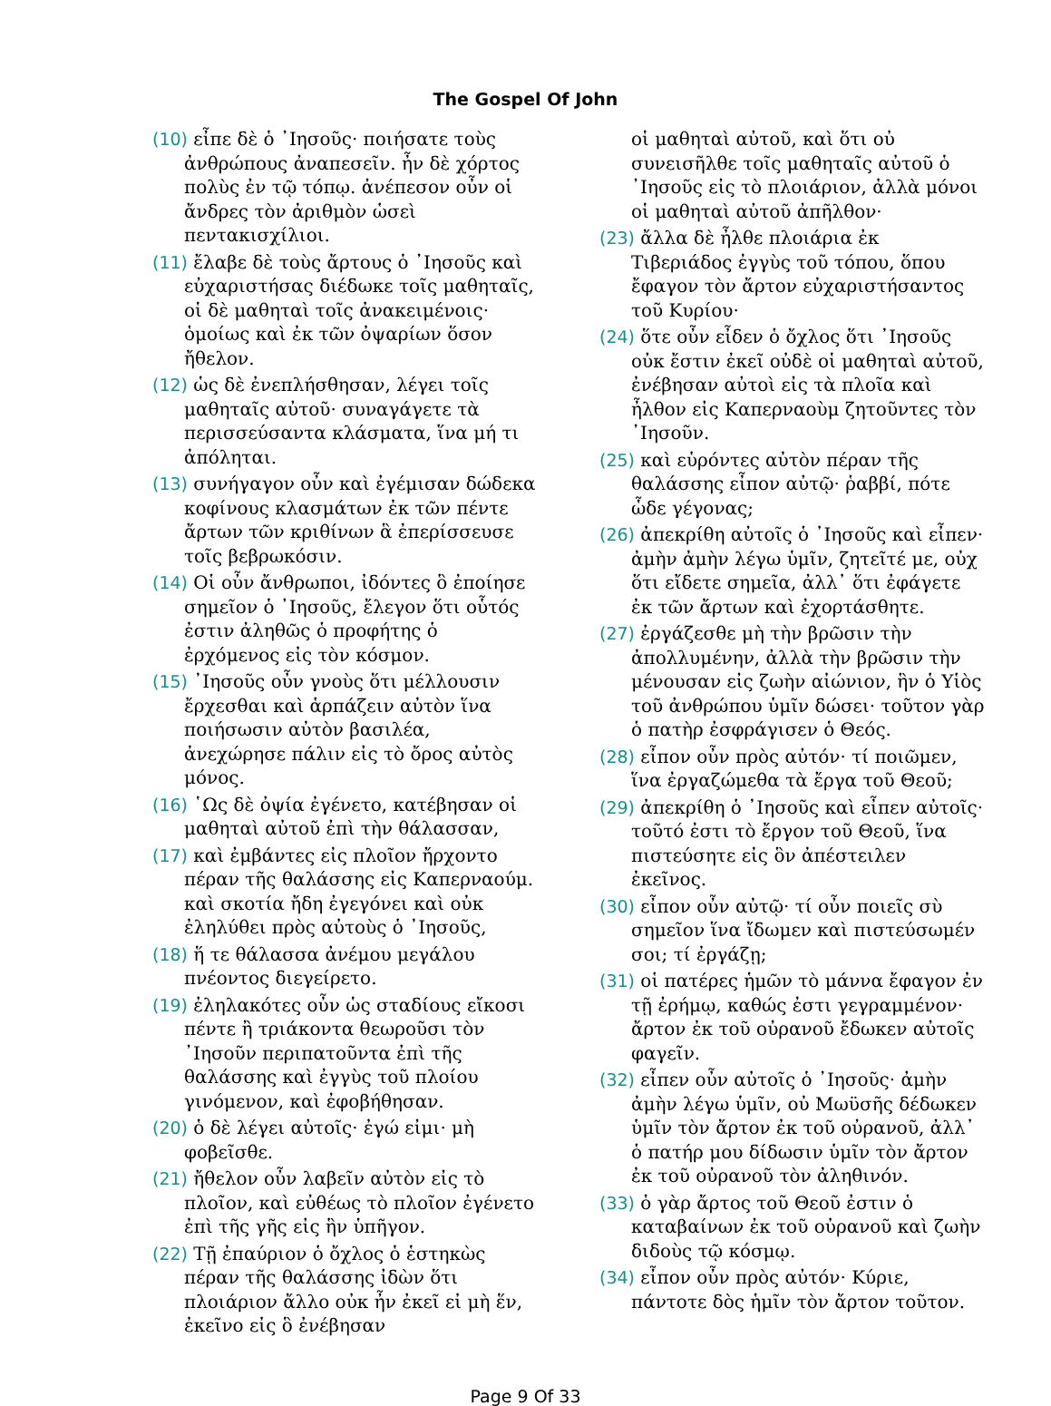The Gospel Of John
(10) εἶπε δὲ ὁ ᾿Ιησοῦς· ποιήσατε τοὺς ἀνθρώπους ἀναπεσεῖν. ἦν δὲ χόρτος πολὺς ἐν τῷ τόπῳ. ἀνέπεσον οὖν οἱ ἄνδρες τὸν ἀριθμὸν ὡσεὶ πεντακισχίλιοι.
(11) ἔλαβε δὲ τοὺς ἄρτους ὁ ᾿Ιησοῦς καὶ εὐχαριστήσας διέδωκε τοῖς μαθηταῖς, οἱ δὲ μαθηταὶ τοῖς ἀνακειμένοις· ὁμοίως καὶ ἐκ τῶν ὀψαρίων ὅσον ἤθελον.
(12) ὡς δὲ ἐνεπλήσθησαν, λέγει τοῖς μαθηταῖς αὐτοῦ· συναγάγετε τὰ περισσεύσαντα κλάσματα, ἵνα μή τι ἀπόληται.
(13) συνήγαγον οὖν καὶ ἐγέμισαν δώδεκα κοφίνους κλασμάτων ἐκ τῶν πέντε ἄρτων τῶν κριθίνων ἃ ἐπερίσσευσε τοῖς βεβρωκόσιν.
(14) Οἱ οὖν ἄνθρωποι, ἰδόντες ὃ ἐποίησε σημεῖον ὁ ᾿Ιησοῦς, ἔλεγον ὅτι οὗτός ἐστιν ἀληθῶς ὁ προφήτης ὁ ἐρχόμενος εἰς τὸν κόσμον.
(15) ᾿Ιησοῦς οὖν γνοὺς ὅτι μέλλουσιν ἔρχεσθαι καὶ ἁρπάζειν αὐτὸν ἵνα ποιήσωσιν αὐτὸν βασιλέα, ἀνεχώρησε πάλιν εἰς τὸ ὄρος αὐτὸς μόνος.
(16) ῾Ως δὲ ὀψία ἐγένετο, κατέβησαν οἱ μαθηταὶ αὐτοῦ ἐπὶ τὴν θάλασσαν,
(17) καὶ ἐμβάντες εἰς πλοῖον ἤρχοντο πέραν τῆς θαλάσσης εἰς Καπερναούμ. καὶ σκοτία ἤδη ἐγεγόνει καὶ οὐκ ἐληλύθει πρὸς αὐτοὺς ὁ ᾿Ιησοῦς,
(18) ἥ τε θάλασσα ἀνέμου μεγάλου πνέοντος διεγείρετο.
(19) ἐληλακότες οὖν ὡς σταδίους εἴκοσι πέντε ἢ τριάκοντα θεωροῦσι τὸν ᾿Ιησοῦν περιπατοῦντα ἐπὶ τῆς θαλάσσης καὶ ἐγγὺς τοῦ πλοίου γινόμενον, καὶ ἐφοβήθησαν.
(20) ὁ δὲ λέγει αὐτοῖς· ἐγώ εἰμι· μὴ φοβεῖσθε.
(21) ἤθελον οὖν λαβεῖν αὐτὸν εἰς τὸ πλοῖον, καὶ εὐθέως τὸ πλοῖον ἐγένετο ἐπὶ τῆς γῆς εἰς ἣν ὑπῆγον.
(22) Τῇ ἐπαύριον ὁ ὄχλος ὁ ἑστηκὼς πέραν τῆς θαλάσσης ἰδὼν ὅτι πλοιάριον ἄλλο οὐκ ἦν ἐκεῖ εἰ μὴ ἕν, ἐκεῖνο εἰς ὃ ἐνέβησαν
οἱ μαθηταὶ αὐτοῦ, καὶ ὅτι οὐ συνεισῆλθε τοῖς μαθηταῖς αὐτοῦ ὁ ᾿Ιησοῦς εἰς τὸ πλοιάριον, ἀλλὰ μόνοι οἱ μαθηταὶ αὐτοῦ ἀπῆλθον·
(23) ἄλλα δὲ ἦλθε πλοιάρια ἐκ Τιβεριάδος ἐγγὺς τοῦ τόπου, ὅπου ἔφαγον τὸν ἄρτον εὐχαριστήσαντος τοῦ Κυρίου·
(24) ὅτε οὖν εἶδεν ὁ ὄχλος ὅτι ᾿Ιησοῦς οὐκ ἔστιν ἐκεῖ οὐδὲ οἱ μαθηταὶ αὐτοῦ, ἐνέβησαν αὐτοὶ εἰς τὰ πλοῖα καὶ ἦλθον εἰς Καπερναοὺμ ζητοῦντες τὸν ᾿Ιησοῦν.
(25) καὶ εὑρόντες αὐτὸν πέραν τῆς θαλάσσης εἶπον αὐτῷ· ῥαββί, πότε ὧδε γέγονας;
(26) ἀπεκρίθη αὐτοῖς ὁ ᾿Ιησοῦς καὶ εἶπεν· ἀμὴν ἀμὴν λέγω ὑμῖν, ζητεῖτέ με, οὐχ ὅτι εἴδετε σημεῖα, ἀλλ᾿ ὅτι ἐφάγετε ἐκ τῶν ἄρτων καὶ ἐχορτάσθητε.
(27) ἐργάζεσθε μὴ τὴν βρῶσιν τὴν ἀπολλυμένην, ἀλλὰ τὴν βρῶσιν τὴν μένουσαν εἰς ζωὴν αἰώνιον, ἣν ὁ Υἱὸς τοῦ ἀνθρώπου ὑμῖν δώσει· τοῦτον γὰρ ὁ πατὴρ ἐσφράγισεν ὁ Θεός.
(28) εἶπον οὖν πρὸς αὐτόν· τί ποιῶμεν, ἵνα ἐργαζώμεθα τὰ ἔργα τοῦ Θεοῦ;
(29) ἀπεκρίθη ὁ ᾿Ιησοῦς καὶ εἶπεν αὐτοῖς· τοῦτό ἐστι τὸ ἔργον τοῦ Θεοῦ, ἵνα πιστεύσητε εἰς ὃν ἀπέστειλεν ἐκεῖνος.
(30) εἶπον οὖν αὐτῷ· τί οὖν ποιεῖς σὺ σημεῖον ἵνα ἴδωμεν καὶ πιστεύσωμέν σοι; τί ἐργάζῃ;
(31) οἱ πατέρες ἡμῶν τὸ μάννα ἔφαγον ἐν τῇ ἐρήμῳ, καθώς ἐστι γεγραμμένον· ἄρτον ἐκ τοῦ οὐρανοῦ ἔδωκεν αὐτοῖς φαγεῖν.
(32) εἶπεν οὖν αὐτοῖς ὁ ᾿Ιησοῦς· ἀμὴν ἀμὴν λέγω ὑμῖν, οὐ Μωϋσῆς δέδωκεν ὑμῖν τὸν ἄρτον ἐκ τοῦ οὐρανοῦ, ἀλλ᾿ ὁ πατήρ μου δίδωσιν ὑμῖν τὸν ἄρτον ἐκ τοῦ οὐρανοῦ τὸν ἀληθινόν.
(33) ὁ γὰρ ἄρτος τοῦ Θεοῦ ἐστιν ὁ καταβαίνων ἐκ τοῦ οὐρανοῦ καὶ ζωὴν διδοὺς τῷ κόσμῳ.
(34) εἶπον οὖν πρὸς αὐτόν· Κύριε, πάντοτε δὸς ἡμῖν τὸν ἄρτον τοῦτον.
Page 9 Of 33